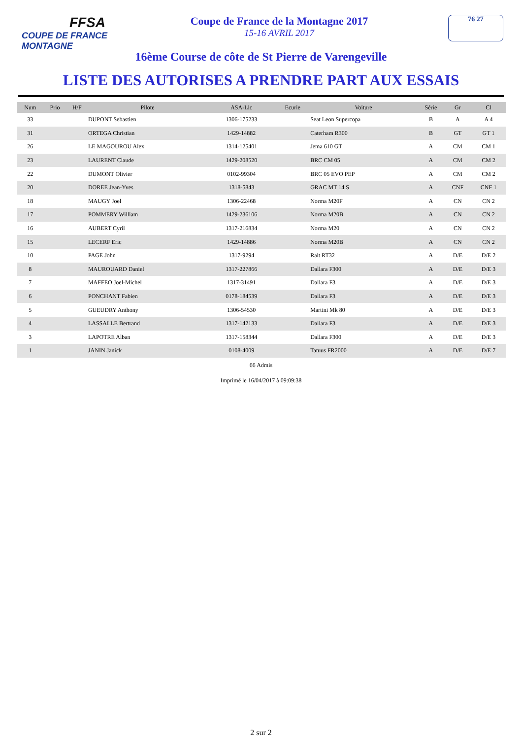FFSA
COUPE DE FRANCE MONTAGNE
Coupe de France de la Montagne 2017
15-16 AVRIL 2017
76 27
16ème Course de côte de St Pierre de Varengeville
LISTE DES AUTORISES A PRENDRE PART AUX ESSAIS
| Num | Prio | H/F | Pilote | ASA-Lic | Ecurie | Voiture | Série | Gr | Cl |
| --- | --- | --- | --- | --- | --- | --- | --- | --- | --- |
| 33 | | | DUPONT Sebastien | 1306-175233 | | Seat Leon Supercopa | B | A | A 4 |
| 31 | | | ORTEGA Christian | 1429-14882 | | Caterham R300 | B | GT | GT 1 |
| 26 | | | LE MAGOUROU Alex | 1314-125401 | | Jema 610 GT | A | CM | CM 1 |
| 23 | | | LAURENT Claude | 1429-208520 | | BRC CM 05 | A | CM | CM 2 |
| 22 | | | DUMONT Olivier | 0102-99304 | | BRC 05 EVO PEP | A | CM | CM 2 |
| 20 | | | DOREE Jean-Yves | 1318-5843 | | GRAC MT 14 S | A | CNF | CNF 1 |
| 18 | | | MAUGY Joel | 1306-22468 | | Norma M20F | A | CN | CN 2 |
| 17 | | | POMMERY William | 1429-236106 | | Norma M20B | A | CN | CN 2 |
| 16 | | | AUBERT Cyril | 1317-216834 | | Norma M20 | A | CN | CN 2 |
| 15 | | | LECERF Eric | 1429-14886 | | Norma M20B | A | CN | CN 2 |
| 10 | | | PAGE John | 1317-9294 | | Ralt RT32 | A | D/E | D/E 2 |
| 8 | | | MAUROUARD Daniel | 1317-227866 | | Dallara F300 | A | D/E | D/E 3 |
| 7 | | | MAFFEO Joel-Michel | 1317-31491 | | Dallara F3 | A | D/E | D/E 3 |
| 6 | | | PONCHANT Fabien | 0178-184539 | | Dallara F3 | A | D/E | D/E 3 |
| 5 | | | GUEUDRY Anthony | 1306-54530 | | Martini Mk 80 | A | D/E | D/E 3 |
| 4 | | | LASSALLE Bertrand | 1317-142133 | | Dallara F3 | A | D/E | D/E 3 |
| 3 | | | LAPOTRE Alban | 1317-158344 | | Dallara F300 | A | D/E | D/E 3 |
| 1 | | | JANIN Janick | 0108-4009 | | Tatuus FR2000 | A | D/E | D/E 7 |
66 Admis
Imprimé le 16/04/2017 à 09:09:38
2 sur 2